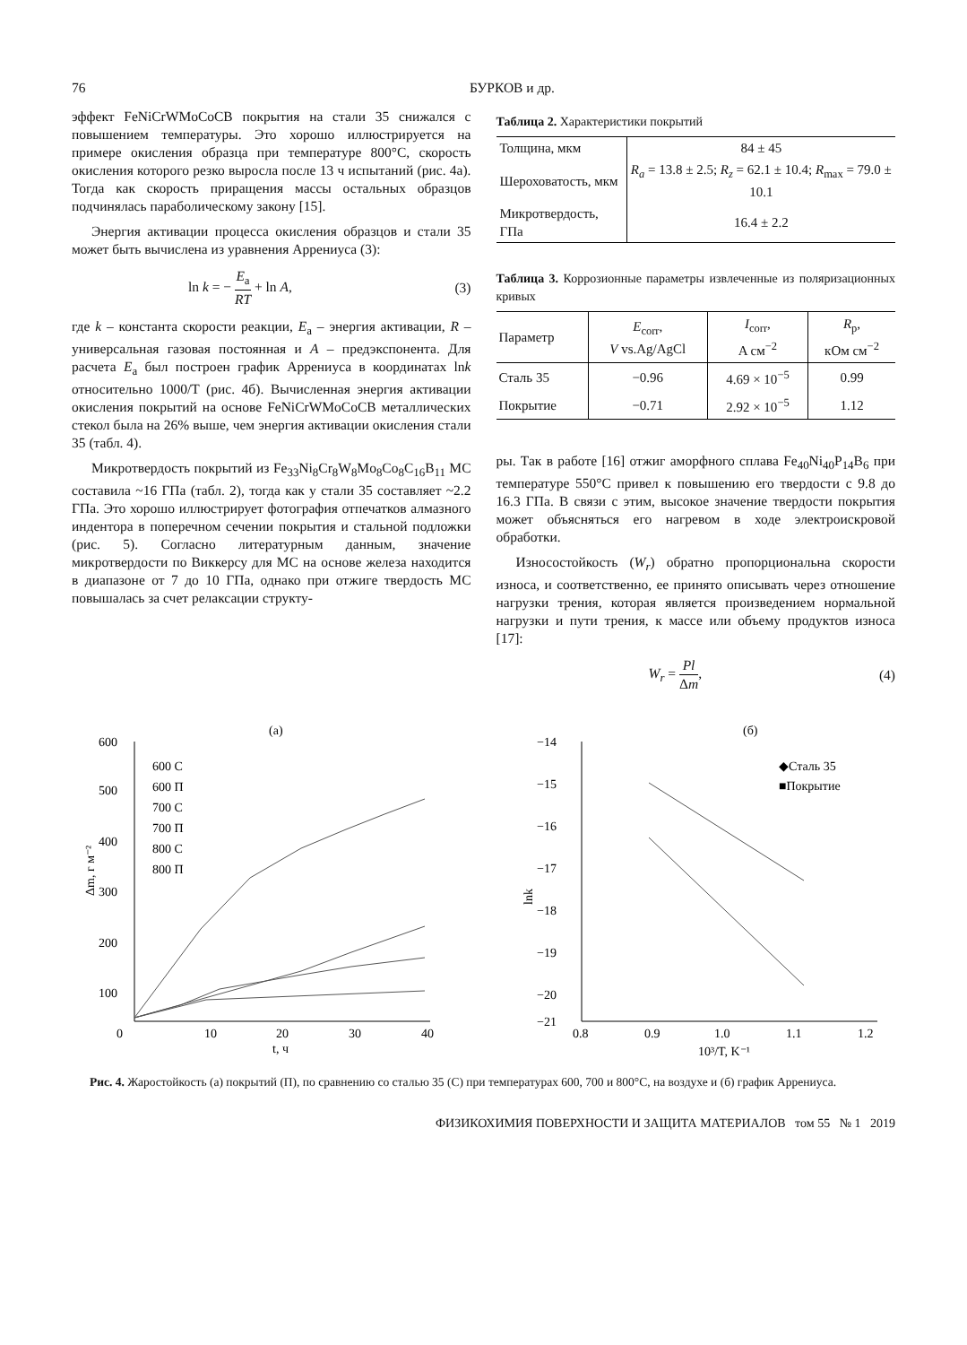76 БУРКОВ и др.
эффект FeNiCrWMoCoCB покрытия на стали 35 снижался с повышением температуры. Это хорошо иллюстрируется на примере окисления образца при температуре 800°C, скорость окисления которого резко выросла после 13 ч испытаний (рис. 4а). Тогда как скорость приращения массы остальных образцов подчинялась параболическому закону [15].
Энергия активации процесса окисления образцов и стали 35 может быть вычислена из уравнения Аррениуса (3):
ln k = − E<sub>a</sub> RT + ln A, (3)
где k – константа скорости реакции, E<sub>a</sub> – энергия активации, R – универсальная газовая постоянная и A – предэкспонента. Для расчета E<sub>a</sub> был построен график Аррениуса в координатах lnk относительно 1000/T (рис. 4б). Вычисленная энергия активации окисления покрытий на основе FeNiCrWMoCoCB металлических стекол была на 26% выше, чем энергия активации окисления стали 35 (табл. 4).
Микротвердость покрытий из Fe<sub>33</sub>Ni<sub>8</sub>Cr<sub>8</sub>W<sub>8</sub>Mo<sub>8</sub>Co<sub>8</sub>C<sub>16</sub>B<sub>11</sub> МС составила ~16 ГПа (табл. 2), тогда как у стали 35 составляет ~2.2 ГПа. Это хорошо иллюстрирует фотография отпечатков алмазного индентора в поперечном сечении покрытия и стальной подложки (рис. 5). Согласно литературным данным, значение микротвердости по Виккерсу для МС на основе железа находится в диапазоне от 7 до 10 ГПа, однако при отжиге твердость МС повышалась за счет релаксации структу-
Таблица 2. Характеристики покрытий
| Толщина, мкм | 84 ± 45 |
| Шероховатость, мкм | R<sub>a</sub> = 13.8 ± 2.5; R<sub>z</sub> = 62.1 ± 10.4; R<sub>max</sub> = 79.0 ± 10.1 |
| Микротвердость, ГПа | 16.4 ± 2.2 |
Таблица 3. Коррозионные параметры извлеченные из поляризационных кривых
| Параметр | E<sub>corr</sub>, V vs.Ag/AgCl | I<sub>corr</sub>, A см<sup>−2</sup> | R<sub>p</sub>, кОм см<sup>−2</sup> |
| --- | --- | --- | --- |
| Сталь 35 | −0.96 | 4.69 × 10<sup>−5</sup> | 0.99 |
| Покрытие | −0.71 | 2.92 × 10<sup>−5</sup> | 1.12 |
ры. Так в работе [16] отжиг аморфного сплава Fe<sub>40</sub>Ni<sub>40</sub>P<sub>14</sub>B<sub>6</sub> при температуре 550°C привел к повышению его твердости с 9.8 до 16.3 ГПа. В связи с этим, высокое значение твердости покрытия может объясняться его нагревом в ходе электроискровой обработки.
Износостойкость (W<sub>r</sub>) обратно пропорциональна скорости износа, и соответственно, ее принято описывать через отношение нагрузки трения, которая является произведением нормальной нагрузки и пути трения, к массе или объему продуктов износа [17]:
W<sub>r</sub> = Pl Δm, (4)
(а)
600
500
400
300
200
100
0
10
20
30
40
t, ч
Δm, г м⁻²
600 С
600 П
700 С
700 П
800 С
800 П
(б)
−14
−15
−16
−17
−18
−19
−20
−21
0.8
0.9
1.0
1.1
1.2
10³/T, K⁻¹
lnk
◆Сталь 35
■Покрытие
Рис. 4. Жаростойкость (а) покрытий (П), по сравнению со сталью 35 (С) при температурах 600, 700 и 800°C, на воздухе и (б) график Аррениуса.
ФИЗИКОХИМИЯ ПОВЕРХНОСТИ И ЗАЩИТА МАТЕРИАЛОВ том 55 № 1 2019